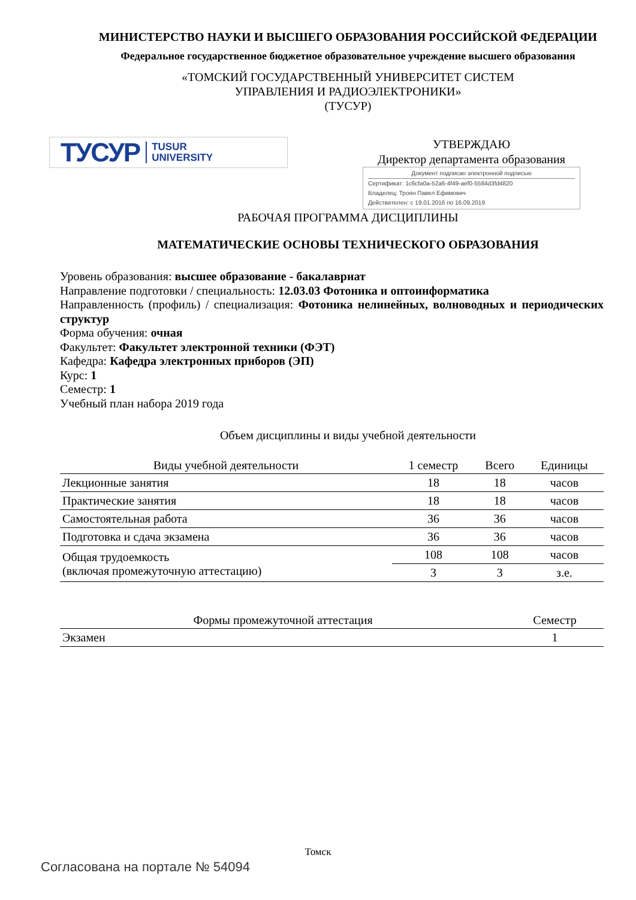МИНИСТЕРСТВО НАУКИ И ВЫСШЕГО ОБРАЗОВАНИЯ РОССИЙСКОЙ ФЕДЕРАЦИИ
Федеральное государственное бюджетное образовательное учреждение высшего образования
«ТОМСКИЙ ГОСУДАРСТВЕННЫЙ УНИВЕРСИТЕТ СИСТЕМ
УПРАВЛЕНИЯ И РАДИОЭЛЕКТРОНИКИ»
(ТУСУР)
ТУСУР TUSUR
UNIVERSITY
УТВЕРЖДАЮ
Директор департамента образования
Документ подписан электронной подписью
Сертификат: 1c6cfa0a-52a6-4f49-aef0-5584d3fd4820
Владелец: Троян Павел Ефимович
Действителен: с 19.01.2016 по 16.09.2019
РАБОЧАЯ ПРОГРАММА ДИСЦИПЛИНЫ
МАТЕМАТИЧЕСКИЕ ОСНОВЫ ТЕХНИЧЕСКОГО ОБРАЗОВАНИЯ
Уровень образования: высшее образование - бакалавриат
Направление подготовки / специальность: 12.03.03 Фотоника и оптоинформатика
Направленность (профиль) / специализация: Фотоника нелинейных, волноводных и периодических структур
Форма обучения: очная
Факультет: Факультет электронной техники (ФЭТ)
Кафедра: Кафедра электронных приборов (ЭП)
Курс: 1
Семестр: 1
Учебный план набора 2019 года
Объем дисциплины и виды учебной деятельности
| Виды учебной деятельности | 1 семестр | Всего | Единицы |
| --- | --- | --- | --- |
| Лекционные занятия | 18 | 18 | часов |
| Практические занятия | 18 | 18 | часов |
| Самостоятельная работа | 36 | 36 | часов |
| Подготовка и сдача экзамена | 36 | 36 | часов |
| Общая трудоемкость (включая промежуточную аттестацию) | 108 | 108 | часов |
| | 3 | 3 | з.е. |
| Формы промежуточной аттестация | Семестр |
| --- | --- |
| Экзамен | 1 |
Томск
Согласована на портале № 54094